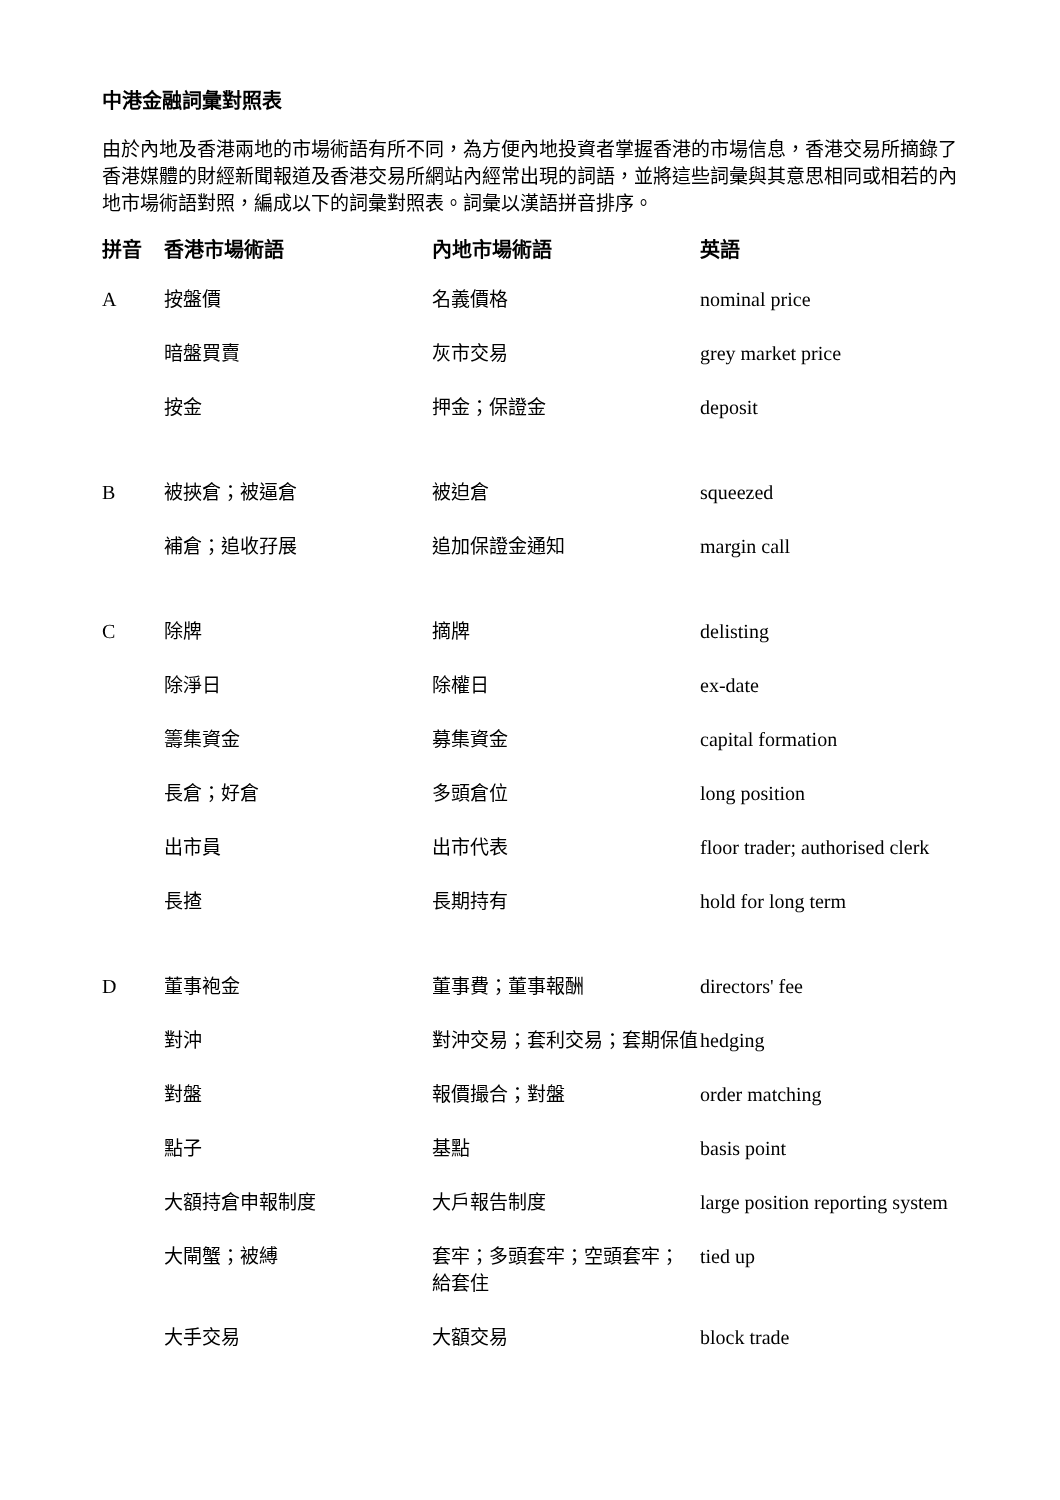中港金融詞彙對照表
由於內地及香港兩地的市場術語有所不同，為方便內地投資者掌握香港的市場信息，香港交易所摘錄了香港媒體的財經新聞報道及香港交易所網站內經常出現的詞語，並將這些詞彙與其意思相同或相若的內地市場術語對照，編成以下的詞彙對照表。詞彙以漢語拼音排序。
| 拼音 | 香港市場術語 | 內地市場術語 | 英語 |
| --- | --- | --- | --- |
| A | 按盤價 | 名義價格 | nominal price |
| | 暗盤買賣 | 灰市交易 | grey market price |
| | 按金 | 押金；保證金 | deposit |
| B | 被挾倉；被逼倉 | 被迫倉 | squeezed |
| | 補倉；追收孖展 | 追加保證金通知 | margin call |
| C | 除牌 | 摘牌 | delisting |
| | 除淨日 | 除權日 | ex-date |
| | 籌集資金 | 募集資金 | capital formation |
| | 長倉；好倉 | 多頭倉位 | long position |
| | 出市員 | 出市代表 | floor trader; authorised clerk |
| | 長揸 | 長期持有 | hold for long term |
| D | 董事袍金 | 董事費；董事報酬 | directors' fee |
| | 對沖 | 對沖交易；套利交易；套期保值 | hedging |
| | 對盤 | 報價撮合；對盤 | order matching |
| | 點子 | 基點 | basis point |
| | 大額持倉申報制度 | 大戶報告制度 | large position reporting system |
| | 大閘蟹；被縛 | 套牢；多頭套牢；空頭套牢； 給套住 | tied up |
| | 大手交易 | 大額交易 | block trade |